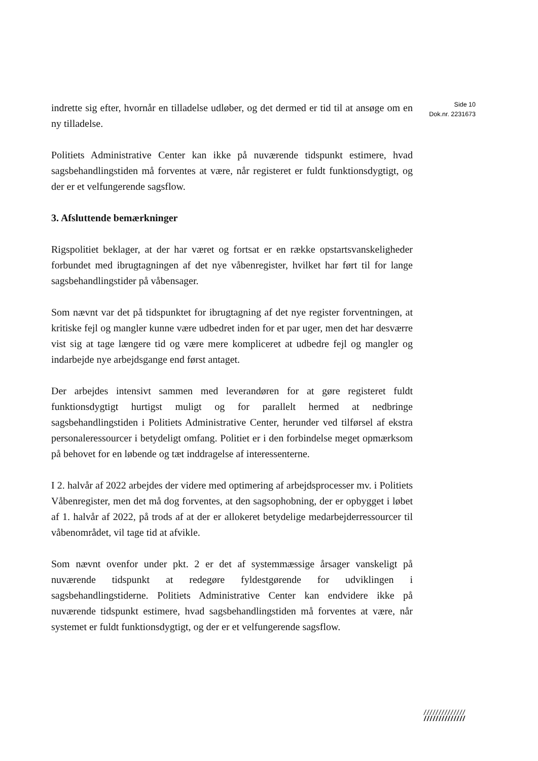indrette sig efter, hvornår en tilladelse udløber, og det dermed er tid til at ansøge om en ny tilladelse.
Politiets Administrative Center kan ikke på nuværende tidspunkt estimere, hvad sagsbehandlingstiden må forventes at være, når registeret er fuldt funktionsdygtigt, og der er et velfungerende sagsflow.
3. Afsluttende bemærkninger
Rigspolitiet beklager, at der har været og fortsat er en række opstartsvanskeligheder forbundet med ibrugtagningen af det nye våbenregister, hvilket har ført til for lange sagsbehandlingstider på våbensager.
Som nævnt var det på tidspunktet for ibrugtagning af det nye register forventningen, at kritiske fejl og mangler kunne være udbedret inden for et par uger, men det har desværre vist sig at tage længere tid og være mere kompliceret at udbedre fejl og mangler og indarbejde nye arbejdsgange end først antaget.
Der arbejdes intensivt sammen med leverandøren for at gøre registeret fuldt funktionsdygtigt hurtigst muligt og for parallelt hermed at nedbringe sagsbehandlingstiden i Politiets Administrative Center, herunder ved tilførsel af ekstra personaleressourcer i betydeligt omfang. Politiet er i den forbindelse meget opmærksom på behovet for en løbende og tæt inddragelse af interessenterne.
I 2. halvår af 2022 arbejdes der videre med optimering af arbejdsprocesser mv. i Politiets Våbenregister, men det må dog forventes, at den sagsophobning, der er opbygget i løbet af 1. halvår af 2022, på trods af at der er allokeret betydelige medarbejderressourcer til våbenområdet, vil tage tid at afvikle.
Som nævnt ovenfor under pkt. 2 er det af systemmæssige årsager vanskeligt på nuværende tidspunkt at redegøre fyldestgørende for udviklingen i sagsbehandlingstiderne. Politiets Administrative Center kan endvidere ikke på nuværende tidspunkt estimere, hvad sagsbehandlingstiden må forventes at være, når systemet er fuldt funktionsdygtigt, og der er et velfungerende sagsflow.
Side 10
Dok.nr. 2231673
//////////////
//////////////